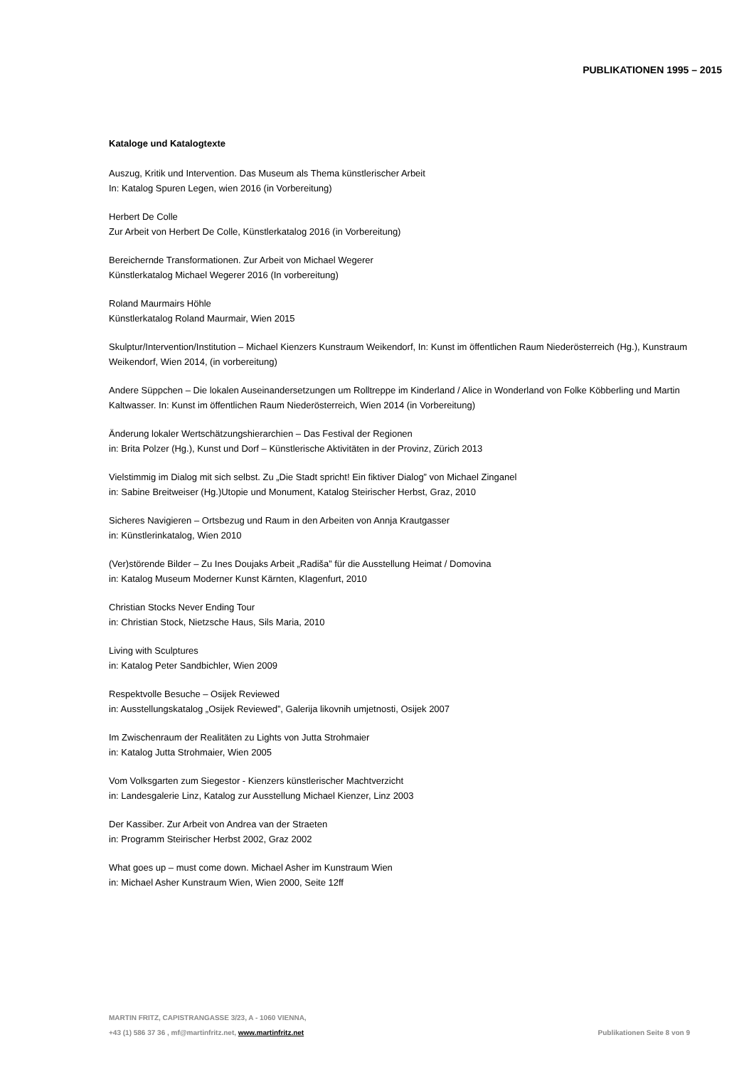PUBLIKATIONEN 1995 – 2015
Kataloge und Katalogtexte
Auszug, Kritik und Intervention. Das Museum als Thema künstlerischer Arbeit
In: Katalog Spuren Legen, wien 2016 (in Vorbereitung)
Herbert De Colle
Zur Arbeit von Herbert De Colle, Künstlerkatalog 2016 (in Vorbereitung)
Bereichernde Transformationen. Zur Arbeit von Michael Wegerer
Künstlerkatalog Michael Wegerer 2016 (In vorbereitung)
Roland Maurmairs Höhle
Künstlerkatalog Roland Maurmair, Wien 2015
Skulptur/Intervention/Institution – Michael Kienzers Kunstraum Weikendorf, In: Kunst im öffentlichen Raum Niederösterreich (Hg.), Kunstraum Weikendorf, Wien 2014, (in vorbereitung)
Andere Süppchen – Die lokalen Auseinandersetzungen um Rolltreppe im Kinderland / Alice in Wonderland von Folke Köbberling und Martin Kaltwasser. In: Kunst im öffentlichen Raum Niederösterreich, Wien 2014 (in Vorbereitung)
Änderung lokaler Wertschätzungshierarchien – Das Festival der Regionen
in: Brita Polzer (Hg.), Kunst und Dorf – Künstlerische Aktivitäten in der Provinz, Zürich 2013
Vielstimmig im Dialog mit sich selbst. Zu „Die Stadt spricht! Ein fiktiver Dialog” von Michael Zinganel
in: Sabine Breitweiser (Hg.)Utopie und Monument, Katalog Steirischer Herbst, Graz, 2010
Sicheres Navigieren – Ortsbezug und Raum in den Arbeiten von Annja Krautgasser
in: Künstlerinkatalog, Wien 2010
(Ver)störende Bilder – Zu Ines Doujaks Arbeit „Radiša” für die Ausstellung Heimat / Domovina
in: Katalog Museum Moderner Kunst Kärnten, Klagenfurt, 2010
Christian Stocks Never Ending Tour
in: Christian Stock, Nietzsche Haus, Sils Maria, 2010
Living with Sculptures
in: Katalog Peter Sandbichler, Wien 2009
Respektvolle Besuche – Osijek Reviewed
in: Ausstellungskatalog „Osijek Reviewed”, Galerija likovnih umjetnosti, Osijek 2007
Im Zwischenraum der Realitäten zu Lights von Jutta Strohmaier
in: Katalog Jutta Strohmaier, Wien 2005
Vom Volksgarten zum Siegestor - Kienzers künstlerischer Machtverzicht
in: Landesgalerie Linz, Katalog zur Ausstellung Michael Kienzer, Linz 2003
Der Kassiber. Zur Arbeit von Andrea van der Straeten
in: Programm Steirischer Herbst 2002, Graz 2002
What goes up – must come down. Michael Asher im Kunstraum Wien
in: Michael Asher Kunstraum Wien, Wien 2000, Seite 12ff
MARTIN FRITZ, CAPISTRANGASSE 3/23, A - 1060 VIENNA,
+43 (1) 586 37 36 , mf@martinfritz.net, www.martinfritz.net Publikationen Seite 8 von 9